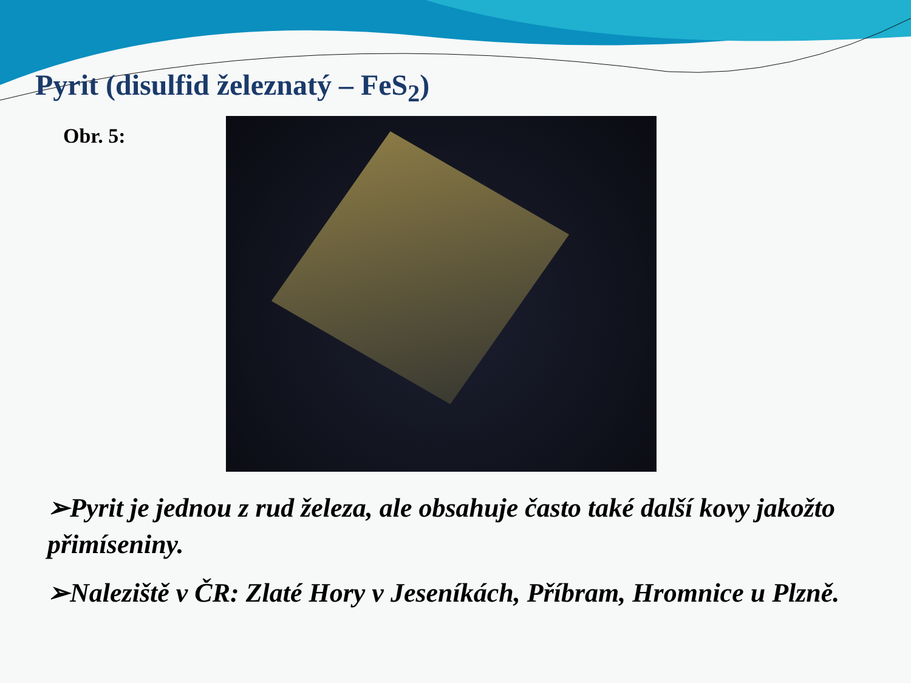Pyrit (disulfid železnatý – FeS<sub>2</sub>)
Obr. 5:
➢Pyrit je jednou z rud železa, ale obsahuje často také další kovy jakožto přimíseniny.
➢Naleziště v ČR: Zlaté Hory v Jeseníkách, Příbram, Hromnice u Plzně.